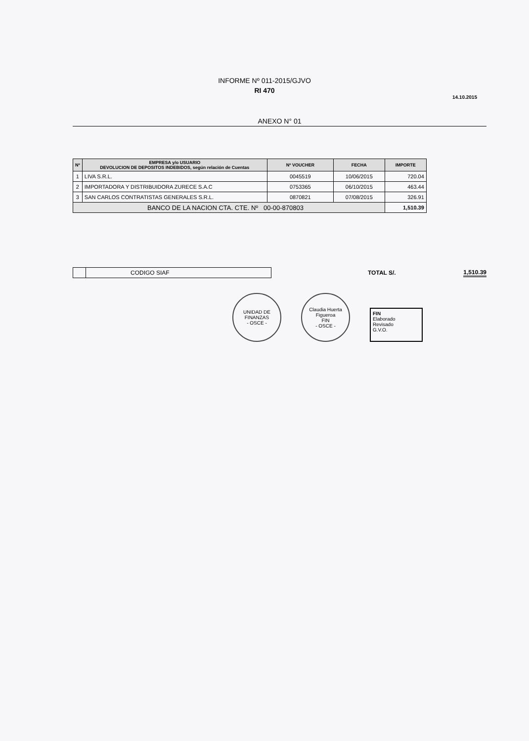INFORME Nº 011-2015/GJVO
RI 470
14.10.2015
ANEXO N° 01
| Nº | EMPRESA y/o USUARIO DEVOLUCION DE DEPOSITOS INDEBIDOS, según relación de Cuentas | Nº VOUCHER | FECHA | IMPORTE |
| --- | --- | --- | --- | --- |
| 1 | LIVA S.R.L. | 0045519 | 10/06/2015 | 720.04 |
| 2 | IMPORTADORA Y DISTRIBUIDORA ZURECE S.A.C | 0753365 | 06/10/2015 | 463.44 |
| 3 | SAN CARLOS CONTRATISTAS GENERALES S.R.L. | 0870821 | 07/08/2015 | 326.91 |
| BANCO DE LA NACION CTA. CTE. Nº 00-00-870803 | | | | 1,510.39 |
CODIGO SIAF
TOTAL S/. 1,510.39
UNIDAD DE FINANZAS
- OSCE -
Claudia Huerta Figueroa
FIN
- OSCE -
FIN
Elaborado
Revisado
G.V.O.